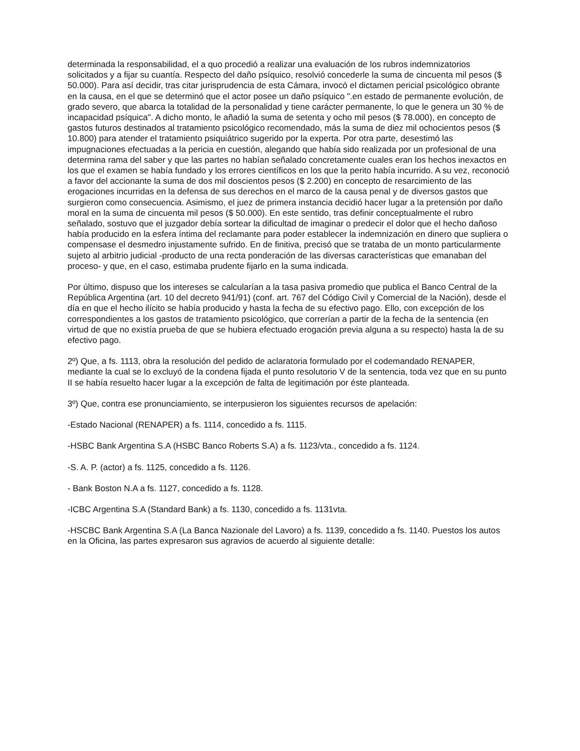determinada la responsabilidad, el a quo procedió a realizar una evaluación de los rubros indemnizatorios solicitados y a fijar su cuantía. Respecto del daño psíquico, resolvió concederle la suma de cincuenta mil pesos ($ 50.000). Para así decidir, tras citar jurisprudencia de esta Cámara, invocó el dictamen pericial psicológico obrante en la causa, en el que se determinó que el actor posee un daño psíquico ".en estado de permanente evolución, de grado severo, que abarca la totalidad de la personalidad y tiene carácter permanente, lo que le genera un 30 % de incapacidad psíquica". A dicho monto, le añadió la suma de setenta y ocho mil pesos ($ 78.000), en concepto de gastos futuros destinados al tratamiento psicológico recomendado, más la suma de diez mil ochocientos pesos ($ 10.800) para atender el tratamiento psiquiátrico sugerido por la experta. Por otra parte, desestimó las impugnaciones efectuadas a la pericia en cuestión, alegando que había sido realizada por un profesional de una determina rama del saber y que las partes no habían señalado concretamente cuales eran los hechos inexactos en los que el examen se había fundado y los errores científicos en los que la perito había incurrido. A su vez, reconoció a favor del accionante la suma de dos mil doscientos pesos ($ 2.200) en concepto de resarcimiento de las erogaciones incurridas en la defensa de sus derechos en el marco de la causa penal y de diversos gastos que surgieron como consecuencia. Asimismo, el juez de primera instancia decidió hacer lugar a la pretensión por daño moral en la suma de cincuenta mil pesos ($ 50.000). En este sentido, tras definir conceptualmente el rubro señalado, sostuvo que el juzgador debía sortear la dificultad de imaginar o predecir el dolor que el hecho dañoso había producido en la esfera íntima del reclamante para poder establecer la indemnización en dinero que supliera o compensase el desmedro injustamente sufrido. En de finitiva, precisó que se trataba de un monto particularmente sujeto al arbitrio judicial -producto de una recta ponderación de las diversas características que emanaban del proceso- y que, en el caso, estimaba prudente fijarlo en la suma indicada.
Por último, dispuso que los intereses se calcularían a la tasa pasiva promedio que publica el Banco Central de la República Argentina (art. 10 del decreto 941/91) (conf. art. 767 del Código Civil y Comercial de la Nación), desde el día en que el hecho ilícito se había producido y hasta la fecha de su efectivo pago. Ello, con excepción de los correspondientes a los gastos de tratamiento psicológico, que correrían a partir de la fecha de la sentencia (en virtud de que no existía prueba de que se hubiera efectuado erogación previa alguna a su respecto) hasta la de su efectivo pago.
2º) Que, a fs. 1113, obra la resolución del pedido de aclaratoria formulado por el codemandado RENAPER, mediante la cual se lo excluyó de la condena fijada el punto resolutorio V de la sentencia, toda vez que en su punto II se había resuelto hacer lugar a la excepción de falta de legitimación por éste planteada.
3º) Que, contra ese pronunciamiento, se interpusieron los siguientes recursos de apelación:
-Estado Nacional (RENAPER) a fs. 1114, concedido a fs. 1115.
-HSBC Bank Argentina S.A (HSBC Banco Roberts S.A) a fs. 1123/vta., concedido a fs. 1124.
-S. A. P. (actor) a fs. 1125, concedido a fs. 1126.
- Bank Boston N.A a fs. 1127, concedido a fs. 1128.
-ICBC Argentina S.A (Standard Bank) a fs. 1130, concedido a fs. 1131vta.
-HSCBC Bank Argentina S.A (La Banca Nazionale del Lavoro) a fs. 1139, concedido a fs. 1140. Puestos los autos en la Oficina, las partes expresaron sus agravios de acuerdo al siguiente detalle: